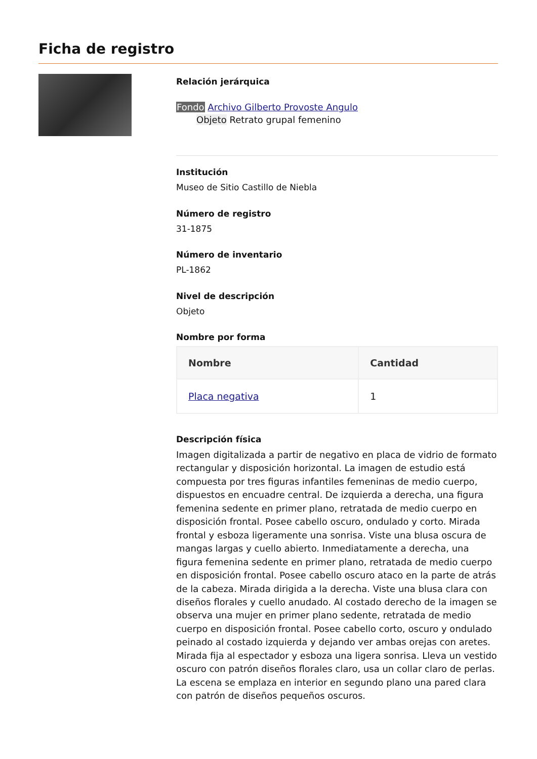Ficha de registro
Relación jerárquica
Fondo Archivo Gilberto Provoste Angulo
Objeto Retrato grupal femenino
Institución
Museo de Sitio Castillo de Niebla
Número de registro
31-1875
Número de inventario
PL-1862
Nivel de descripción
Objeto
Nombre por forma
| Nombre | Cantidad |
| --- | --- |
| Placa negativa | 1 |
Descripción física
Imagen digitalizada a partir de negativo en placa de vidrio de formato rectangular y disposición horizontal. La imagen de estudio está compuesta por tres figuras infantiles femeninas de medio cuerpo, dispuestos en encuadre central. De izquierda a derecha, una figura femenina sedente en primer plano, retratada de medio cuerpo en disposición frontal. Posee cabello oscuro, ondulado y corto. Mirada frontal y esboza ligeramente una sonrisa. Viste una blusa oscura de mangas largas y cuello abierto. Inmediatamente a derecha, una figura femenina sedente en primer plano, retratada de medio cuerpo en disposición frontal. Posee cabello oscuro ataco en la parte de atrás de la cabeza. Mirada dirigida a la derecha. Viste una blusa clara con diseños florales y cuello anudado. Al costado derecho de la imagen se observa una mujer en primer plano sedente, retratada de medio cuerpo en disposición frontal. Posee cabello corto, oscuro y ondulado peinado al costado izquierda y dejando ver ambas orejas con aretes. Mirada fija al espectador y esboza una ligera sonrisa. Lleva un vestido oscuro con patrón diseños florales claro, usa un collar claro de perlas. La escena se emplaza en interior en segundo plano una pared clara con patrón de diseños pequeños oscuros.